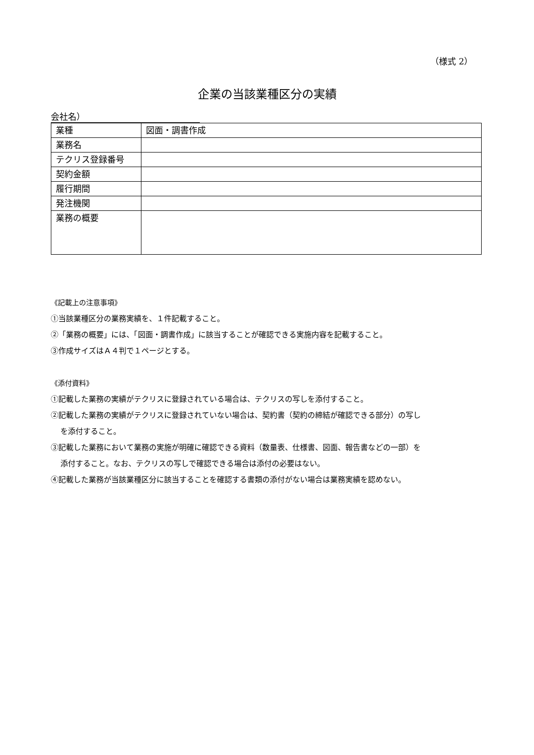（様式 2）
企業の当該業種区分の実績
会社名）
| 業種 | 図面・調書作成 |
| 業務名 | |
| テクリス登録番号 | |
| 契約金額 | |
| 履行期間 | |
| 発注機関 | |
| 業務の概要 | |
《記載上の注意事項》
①当該業種区分の業務実績を、１件記載すること。
②「業務の概要」には、「図面・調書作成」に該当することが確認できる実施内容を記載すること。
③作成サイズはＡ４判で１ページとする。
《添付資料》
①記載した業務の実績がテクリスに登録されている場合は、テクリスの写しを添付すること。
②記載した業務の実績がテクリスに登録されていない場合は、契約書（契約の締結が確認できる部分）の写し
を添付すること。
③記載した業務において業務の実施が明確に確認できる資料（数量表、仕様書、図面、報告書などの一部）を
添付すること。なお、テクリスの写しで確認できる場合は添付の必要はない。
④記載した業務が当該業種区分に該当することを確認する書類の添付がない場合は業務実績を認めない。